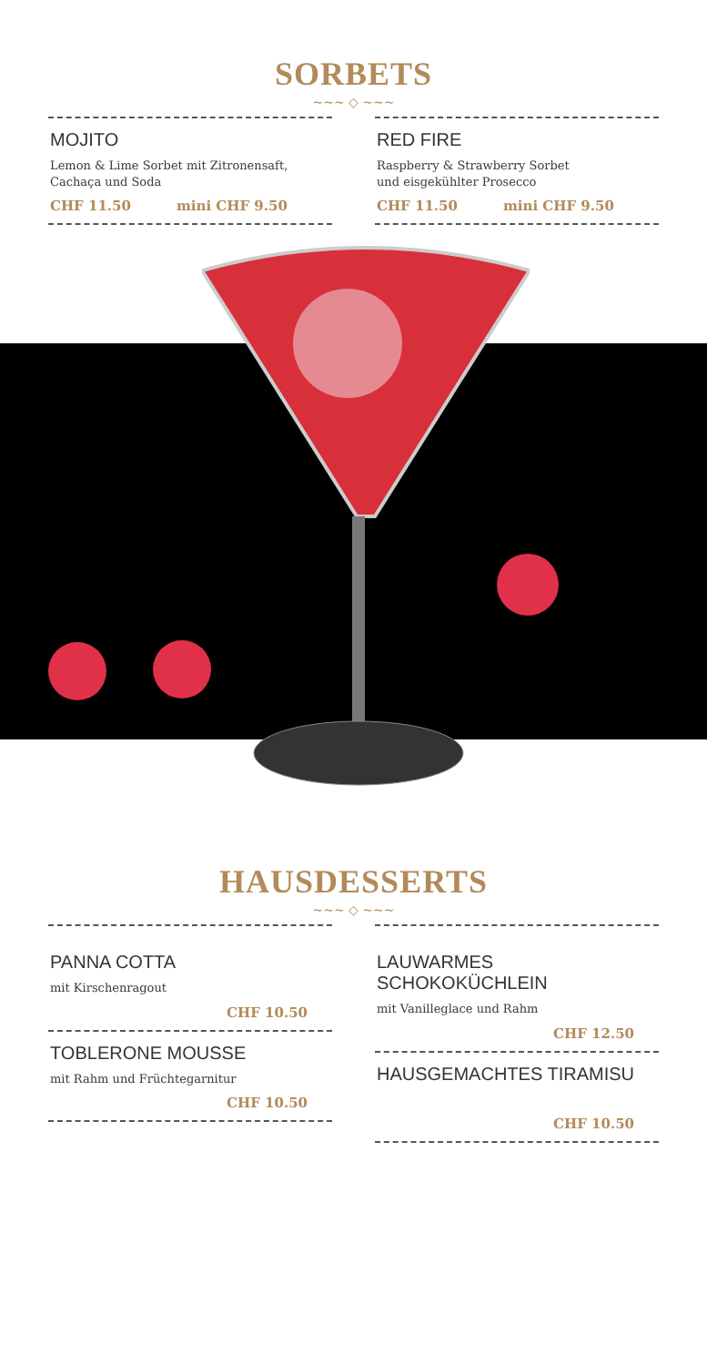SORBETS
~~~ ◇ ~~~
MOJITO
Lemon & Lime Sorbet mit Zitronensaft,
Cachaça und Soda
CHF 11.50 mini CHF 9.50
RED FIRE
Raspberry & Strawberry Sorbet
und eisgekühlter Prosecco
CHF 11.50 mini CHF 9.50
HAUSDESSERTS
~~~ ◇ ~~~
PANNA COTTA
mit Kirschenragout
CHF 10.50
TOBLERONE MOUSSE
mit Rahm und Früchtegarnitur
CHF 10.50
LAUWARMES SCHOKOKÜCHLEIN
mit Vanilleglace und Rahm
CHF 12.50
HAUSGEMACHTES TIRAMISU
CHF 10.50